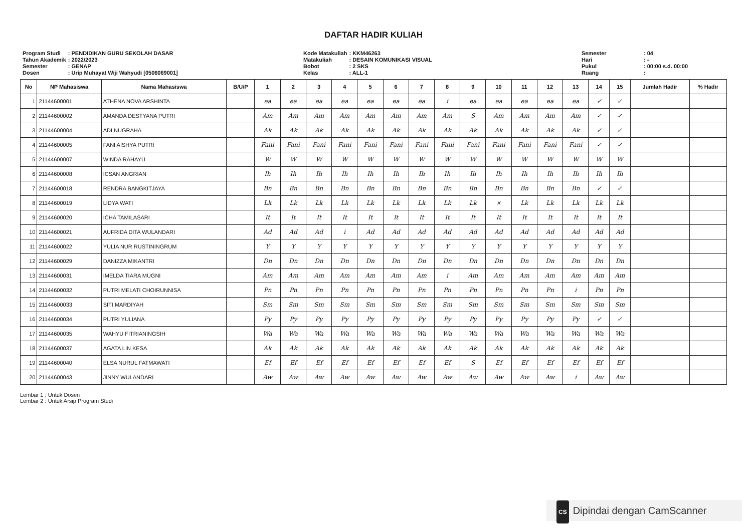DAFTAR HADIR KULIAH
| Program Studi | : PENDIDIKAN GURU SEKOLAH DASAR |
| Tahun Akademik | : 2022/2023 |
| Semester | : GENAP |
| Dosen | : Urip Muhayat Wiji Wahyudi [0506069001] |
| Kode Matakuliah | : KKM46263 |
| Matakuliah | : DESAIN KOMUNIKASI VISUAL |
| Bobot | : 2 SKS |
| Kelas | : ALL-1 |
| Semester | : 04 |
| Hari | : - |
| Pukul | : 00:00 s.d. 00:00 |
| Ruang | : |
| No | NP Mahasiswa | Nama Mahasiswa | B/U/P | 1 | 2 | 3 | 4 | 5 | 6 | 7 | 8 | 9 | 10 | 11 | 12 | 13 | 14 | 15 | Jumlah Hadir | % Hadir |
| --- | --- | --- | --- | --- | --- | --- | --- | --- | --- | --- | --- | --- | --- | --- | --- | --- | --- | --- | --- | --- |
| 1 | 21144600001 | ATHENA NOVA ARSHINTA | | ea | ea | ea | ea | ea | ea | ea | i | ea | ea | ea | ea | ea | ✓ | ✓ | | |
| 2 | 21144600002 | AMANDA DESTYANA PUTRI | | Am | Am | Am | Am | Am | Am | Am | Am | S | Am | Am | Am | Am | ✓ | ✓ | | |
| 3 | 21144600004 | ADI NUGRAHA | | Ak | Ak | Ak | Ak | Ak | Ak | Ak | Ak | Ak | Ak | Ak | Ak | Ak | ✓ | ✓ | | |
| 4 | 21144600005 | FANI AISHYA PUTRI | | Fani | Fani | Fani | Fani | Fani | Fani | Fani | Fani | Fani | Fani | Fani | Fani | Fani | ✓ | ✓ | | |
| 5 | 21144600007 | WINDA RAHAYU | | W | W | W | W | W | W | W | W | W | W | W | W | W | W | W | | |
| 6 | 21144600008 | ICSAN ANGRIAN | | Ih | Ih | Ih | Ih | Ih | Ih | Ih | Ih | Ih | Ih | Ih | Ih | Ih | Ih | Ih | | |
| 7 | 21144600018 | RENDRA BANGKITJAYA | | Bn | Bn | Bn | Bn | Bn | Bn | Bn | Bn | Bn | Bn | Bn | Bn | Bn | ✓ | ✓ | | |
| 8 | 21144600019 | LIDYA WATI | | Lk | Lk | Lk | Lk | Lk | Lk | Lk | Lk | Lk | × | Lk | Lk | Lk | Lk | Lk | | |
| 9 | 21144600020 | ICHA TAMILASARI | | It | It | It | It | It | It | It | It | It | It | It | It | It | It | It | | |
| 10 | 21144600021 | AUFRIDA DITA WULANDARI | | Ad | Ad | Ad | i | Ad | Ad | Ad | Ad | Ad | Ad | Ad | Ad | Ad | Ad | Ad | | |
| 11 | 21144600022 | YULIA NUR RUSTININGRUM | | Y | Y | Y | Y | Y | Y | Y | Y | Y | Y | Y | Y | Y | Y | Y | | |
| 12 | 21144600029 | DANIZZA MIKANTRI | | Dn | Dn | Dn | Dn | Dn | Dn | Dn | Dn | Dn | Dn | Dn | Dn | Dn | Dn | Dn | | |
| 13 | 21144600031 | IMELDA TIARA MUGNI | | Am | Am | Am | Am | Am | Am | Am | i | Am | Am | Am | Am | Am | Am | Am | | |
| 14 | 21144600032 | PUTRI MELATI CHOIRUNNISA | | Pn | Pn | Pn | Pn | Pn | Pn | Pn | Pn | Pn | Pn | Pn | Pn | i | Pn | Pn | | |
| 15 | 21144600033 | SITI MARDIYAH | | Sm | Sm | Sm | Sm | Sm | Sm | Sm | Sm | Sm | Sm | Sm | Sm | Sm | Sm | Sm | | |
| 16 | 21144600034 | PUTRI YULIANA | | Py | Py | Py | Py | Py | Py | Py | Py | Py | Py | Py | Py | Py | ✓ | ✓ | | |
| 17 | 21144600035 | WAHYU FITRIANINGSIH | | Wa | Wa | Wa | Wa | Wa | Wa | Wa | Wa | Wa | Wa | Wa | Wa | Wa | Wa | Wa | | |
| 18 | 21144600037 | AGATA LIN KESA | | Ak | Ak | Ak | Ak | Ak | Ak | Ak | Ak | Ak | Ak | Ak | Ak | Ak | Ak | Ak | | |
| 19 | 21144600040 | ELSA NURUL FATMAWATI | | Ef | Ef | Ef | Ef | Ef | Ef | Ef | Ef | S | Ef | Ef | Ef | Ef | Ef | Ef | | |
| 20 | 21144600043 | JINNY WULANDARI | | Aw | Aw | Aw | Aw | Aw | Aw | Aw | Aw | Aw | Aw | Aw | Aw | i | Aw | Aw | | |
Lembar 1 : Untuk Dosen
Lembar 2 : Untuk Arsip Program Studi
CS Dipindai dengan CamScanner